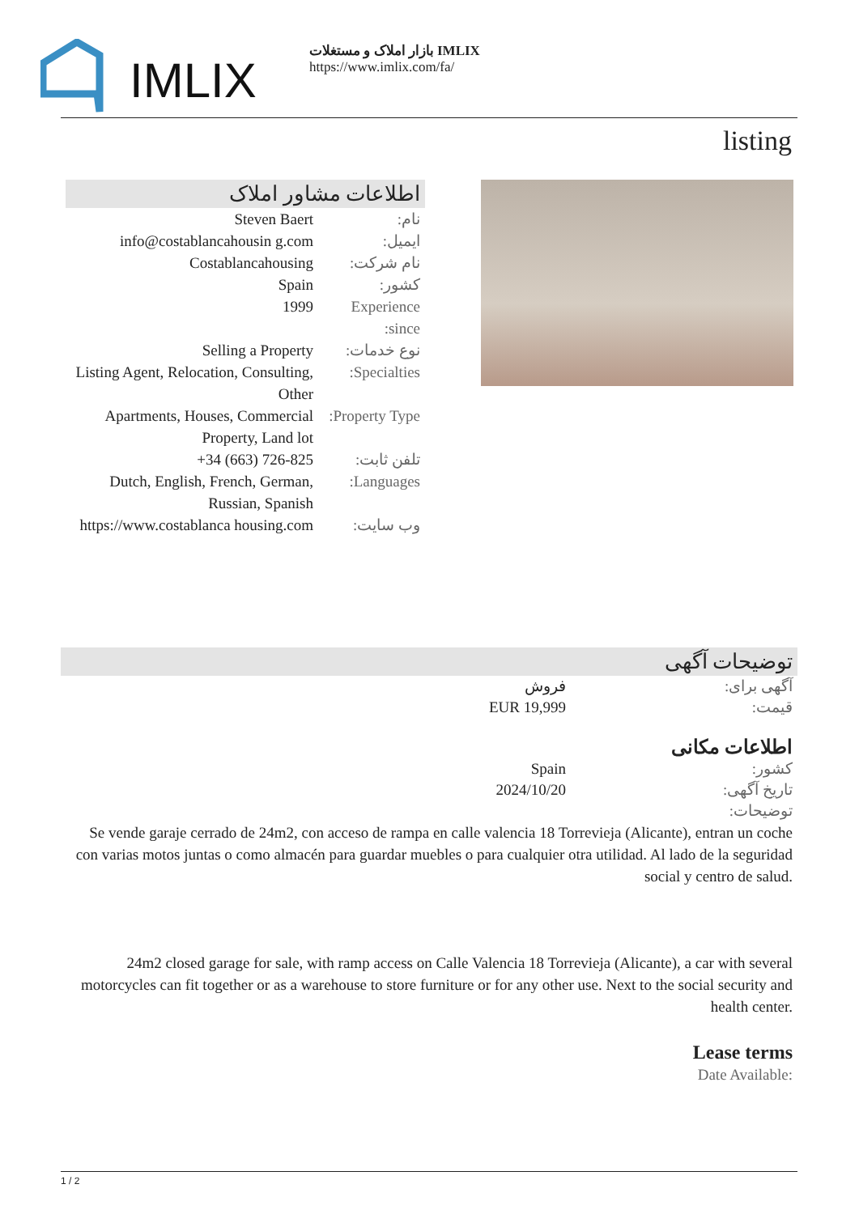IMLIX
بازار املاک و مستغلات IMLIX
https://www.imlix.com/fa/
listing
اطلاعات مشاور املاک
| نام: | Steven Baert |
| ایمیل: | info@costablancahousin g.com |
| نام شرکت: | Costablancahousing |
| کشور: | Spain |
| Experience since: | 1999 |
| نوع خدمات: | Selling a Property |
| Specialties: | Listing Agent, Relocation, Consulting, Other |
| Property Type: | Apartments, Houses, Commercial Property, Land lot |
| تلفن ثابت: | +34 (663) 726-825 |
| Languages: | Dutch, English, French, German, Russian, Spanish |
| وب سایت: | https://www.costablanca housing.com |
توضیحات آگهی
آگهی برای: فروش
قیمت: EUR 19,999
اطلاعات مکانی
کشور: Spain
تاریخ آگهی: 2024/10/20
توضیحات:
Se vende garaje cerrado de 24m2, con acceso de rampa en calle valencia 18 Torrevieja (Alicante), entran un coche con varias motos juntas o como almacén para guardar muebles o para cualquier otra utilidad. Al lado de la seguridad social y centro de salud.
24m2 closed garage for sale, with ramp access on Calle Valencia 18 Torrevieja (Alicante), a car with several motorcycles can fit together or as a warehouse to store furniture or for any other use. Next to the social security and health center.
Lease terms
Date Available:
1 / 2